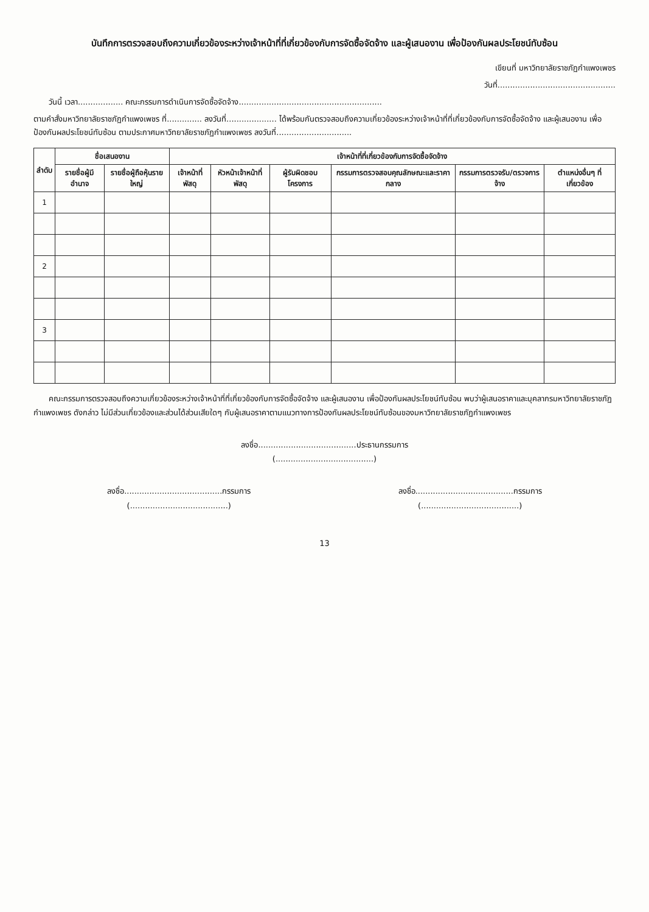บันทึกการตรวจสอบถึงความเกี่ยวข้องระหว่างเจ้าหน้าที่ที่เกี่ยวข้องกับการจัดซื้อจัดจ้าง และผู้เสนองาน เพื่อป้องกันผลประโยชน์ทับซ้อน
เขียนที่ มหาวิทยาลัยราชภัฏกำแพงเพชร
วันที่...............................................
วันนี้ เวลา.................. คณะกรรมการดำเนินการจัดซื้อจัดจ้าง.........................................................
ตามคำสั่งมหาวิทยาลัยราชภัฏกำแพงเพชร ที่.............. ลงวันที่.................... ได้พร้อมกันตรวจสอบถึงความเกี่ยวข้องระหว่างเจ้าหน้าที่ที่เกี่ยวข้องกับการจัดซื้อจัดจ้าง และผู้เสนองาน เพื่อป้องกันผลประโยชน์ทับซ้อน ตามประกาศมหาวิทยาลัยราชภัฏกำแพงเพชร ลงวันที่..............................
| ลำดับ | ชื่อเสนองาน | | เจ้าหน้าที่ที่เกี่ยวข้องกับการจัดซื้อจัดจ้าง | | | | | |
| --- | --- | --- | --- | --- | --- | --- | --- | --- |
| | รายชื่อผู้มีอำนาจ | รายชื่อผู้ถือหุ้นรายใหญ่ | เจ้าหน้าที่พัสดุ | หัวหน้าเจ้าหน้าที่พัสดุ | ผู้รับผิดชอบโครงการ | กรรมการตรวจสอบคุณลักษณะและราคากลาง | กรรมการตรวจรับ/ตรวจการจ้าง | ตำแหน่งอื่นๆ ที่เกี่ยวข้อง |
| 1 | | | | | | | | |
| 2 | | | | | | | | |
| 3 | | | | | | | | |
คณะกรรมการตรวจสอบถึงความเกี่ยวข้องระหว่างเจ้าหน้าที่ที่เกี่ยวข้องกับการจัดซื้อจัดจ้าง และผู้เสนองาน เพื่อป้องกันผลประโยชน์ทับซ้อน พบว่าผู้เสนอราคาและบุคลากรมหาวิทยาลัยราชภัฏกำแพงเพชร ดังกล่าว ไม่มีส่วนเกี่ยวข้องและส่วนได้ส่วนเสียใดๆ กับผู้เสนอราคาตามแนวทางการป้องกันผลประโยชน์ทับซ้อนของมหาวิทยาลัยราชภัฏกำแพงเพชร
ลงชื่อ.......................................ประธานกรรมการ
(.......................................)
ลงชื่อ.......................................กรรมการ
(.......................................)
ลงชื่อ.......................................กรรมการ
(.......................................)
13